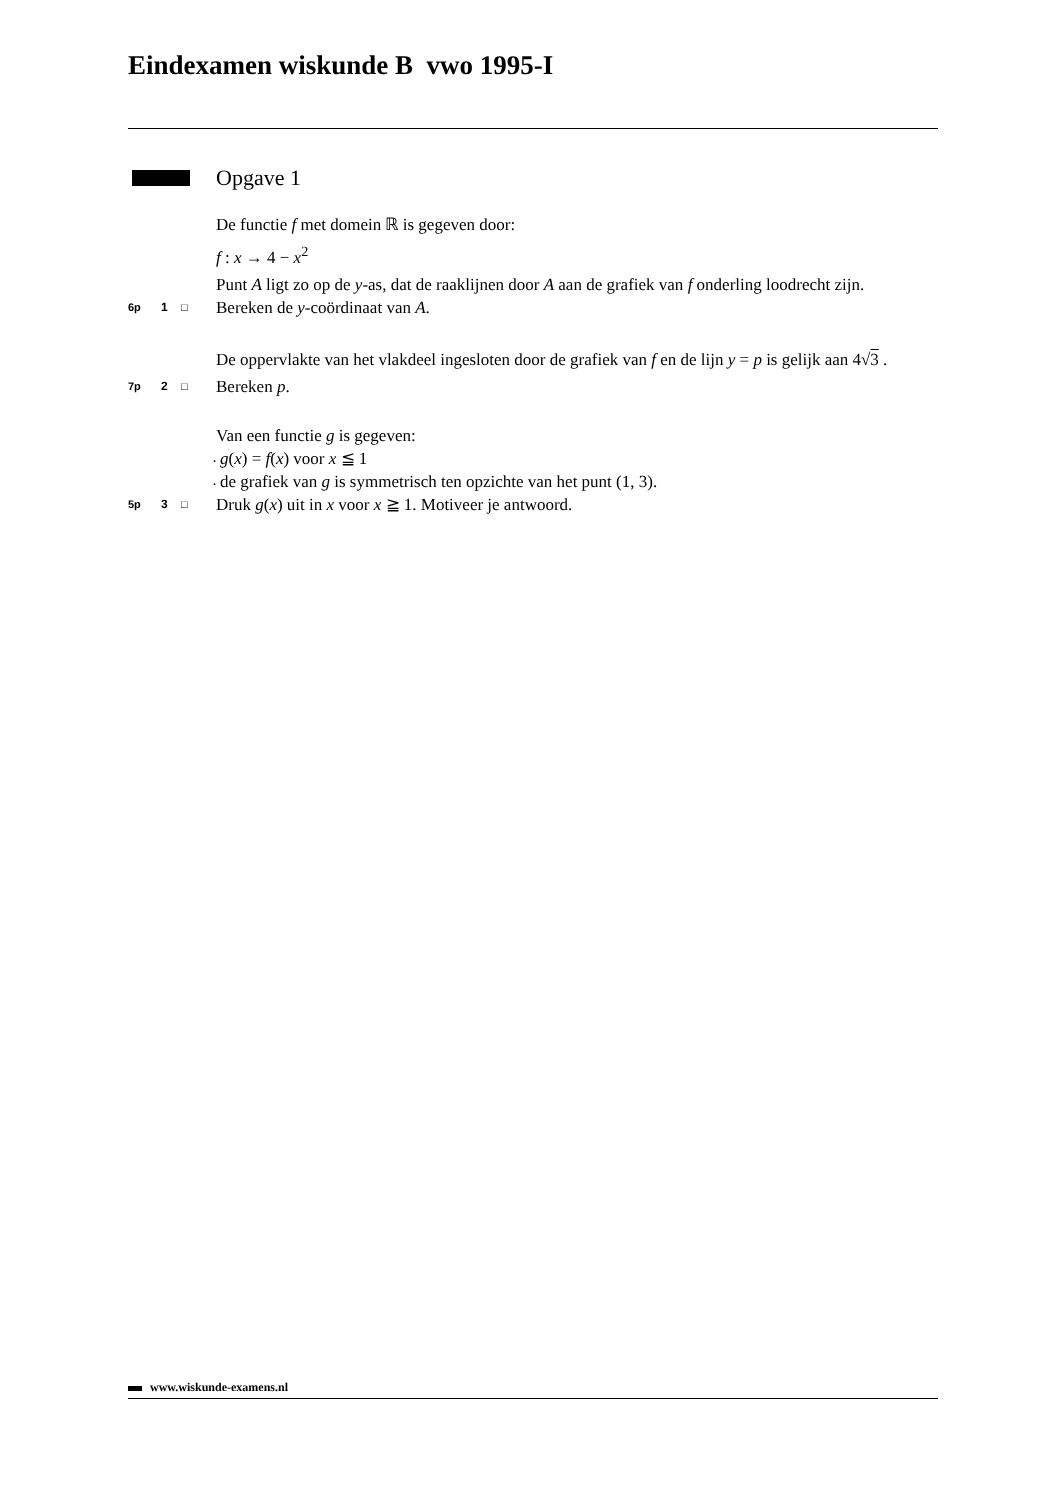Eindexamen wiskunde B vwo 1995-I
Opgave 1
De functie f met domein ℝ is gegeven door:
f : x → 4 − x<sup>2</sup>
Punt A ligt zo op de y-as, dat de raaklijnen door A aan de grafiek van f onderling loodrecht zijn.
6p 1 □
Bereken de y-coördinaat van A.
De oppervlakte van het vlakdeel ingesloten door de grafiek van f en de lijn y = p is gelijk aan 4√3 .
7p 2 □
Bereken p.
Van een functie g is gegeven:
.
g(x) = f(x) voor x ≦ 1
.
de grafiek van g is symmetrisch ten opzichte van het punt (1, 3).
5p 3 □
Druk g(x) uit in x voor x ≧ 1. Motiveer je antwoord.
www.wiskunde-examens.nl